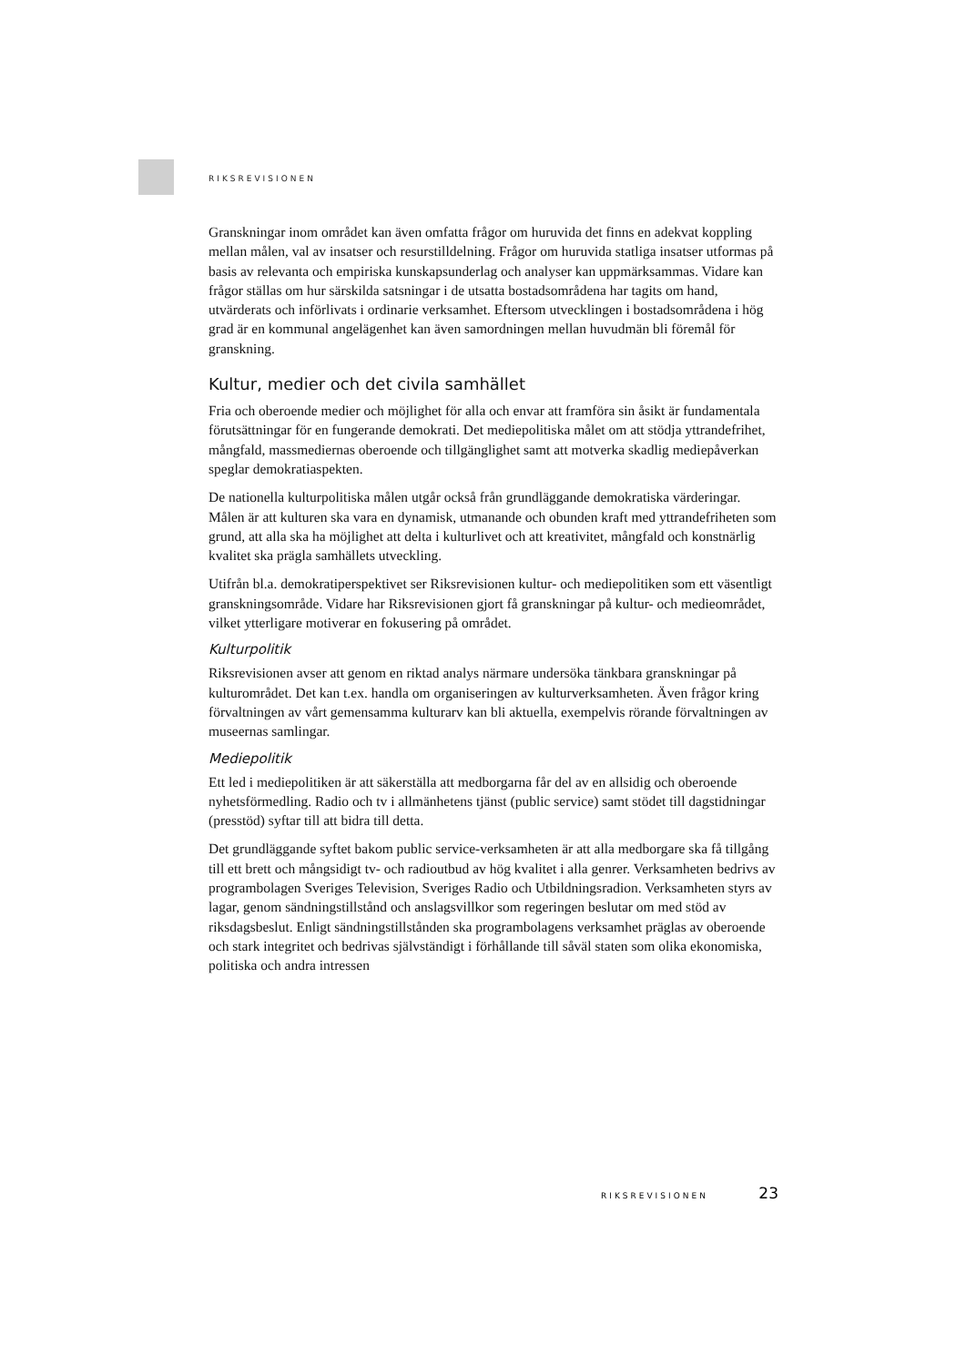RIKSREVISIONEN
Granskningar inom området kan även omfatta frågor om huruvida det finns en adekvat koppling mellan målen, val av insatser och resurstilldelning. Frågor om huruvida statliga insatser utformas på basis av relevanta och empiriska kunskapsunderlag och analyser kan uppmärksammas. Vidare kan frågor ställas om hur särskilda satsningar i de utsatta bostadsområdena har tagits om hand, utvärderats och införlivats i ordinarie verksamhet. Eftersom utvecklingen i bostadsområdena i hög grad är en kommunal angelägenhet kan även samordningen mellan huvudmän bli föremål för granskning.
Kultur, medier och det civila samhället
Fria och oberoende medier och möjlighet för alla och envar att framföra sin åsikt är fundamentala förutsättningar för en fungerande demokrati. Det mediepolitiska målet om att stödja yttrandefrihet, mångfald, massmediernas oberoende och tillgänglighet samt att motverka skadlig mediepåverkan speglar demokratiaspekten.
De nationella kulturpolitiska målen utgår också från grundläggande demokratiska värderingar. Målen är att kulturen ska vara en dynamisk, utmanande och obunden kraft med yttrandefriheten som grund, att alla ska ha möjlighet att delta i kulturlivet och att kreativitet, mångfald och konstnärlig kvalitet ska prägla samhällets utveckling.
Utifrån bl.a. demokratiperspektivet ser Riksrevisionen kultur- och mediepolitiken som ett väsentligt granskningsområde. Vidare har Riksrevisionen gjort få granskningar på kultur- och medieområdet, vilket ytterligare motiverar en fokusering på området.
Kulturpolitik
Riksrevisionen avser att genom en riktad analys närmare undersöka tänkbara granskningar på kulturområdet. Det kan t.ex. handla om organiseringen av kulturverksamheten. Även frågor kring förvaltningen av vårt gemensamma kulturarv kan bli aktuella, exempelvis rörande förvaltningen av museernas samlingar.
Mediepolitik
Ett led i mediepolitiken är att säkerställa att medborgarna får del av en allsidig och oberoende nyhetsförmedling. Radio och tv i allmänhetens tjänst (public service) samt stödet till dagstidningar (presstöd) syftar till att bidra till detta.
Det grundläggande syftet bakom public service-verksamheten är att alla medborgare ska få tillgång till ett brett och mångsidigt tv- och radioutbud av hög kvalitet i alla genrer. Verksamheten bedrivs av programbolagen Sveriges Television, Sveriges Radio och Utbildningsradion. Verksamheten styrs av lagar, genom sändningstillstånd och anslagsvillkor som regeringen beslutar om med stöd av riksdagsbeslut. Enligt sändningstillstånden ska programbolagens verksamhet präglas av oberoende och stark integritet och bedrivas självständigt i förhållande till såväl staten som olika ekonomiska, politiska och andra intressen
RIKSREVISIONEN 23